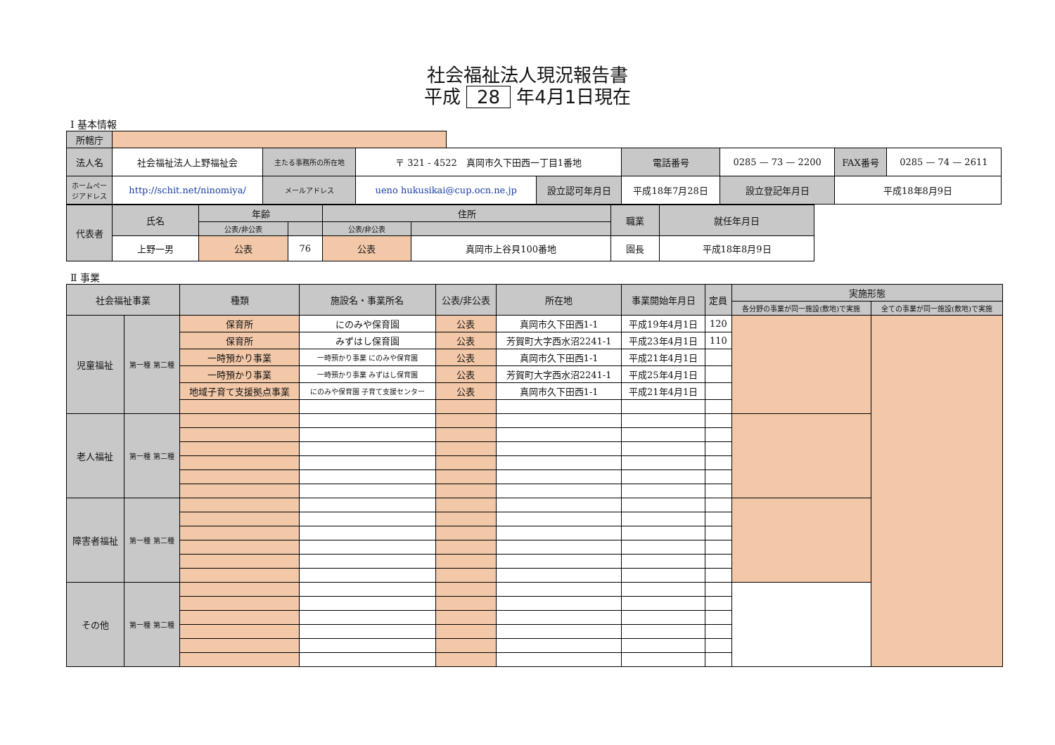社会福祉法人現況報告書
平成 28 年4月1日現在
Ⅰ 基本情報
| 所轄庁 | | | | | | | | | | |
| 法人名 | 社会福祉法人上野福祉会 | 主たる事務所の所在地 | 〒 321 - 4522 真岡市久下田西一丁目1番地 | | | 電話番号 | 0285 — 73 — 2200 | | FAX番号 | 0285 — 74 — 2611 |
| ホームページアドレス | http://schit.net/ninomiya/ | メールアドレス | ueno hukusikai@cup.ocn.ne.jp | | 設立認可年月日 | 平成18年7月28日 | | 設立登記年月日 | 平成18年8月9日 | |
| 代表者 | 氏名 | 年齢 | | 住所 | | 職業 | 就任年月日 |
| --- | --- | --- | --- | --- | --- | --- | --- |
| | | 公表/非公表 | | 公表/非公表 | | | |
| | 上野一男 | 公表 | 76 | 公表 | 真岡市上谷貝100番地 | 園長 | 平成18年8月9日 |
Ⅱ 事業
| 社会福祉事業 | | 種類 | 施設名・事業所名 | 公表/非公表 | 所在地 | 事業開始年月日 | 定員 | 実施形態 | |
| --- | --- | --- | --- | --- | --- | --- | --- | --- | --- |
| | | | | | | | | 各分野の事業が同一施設(敷地)で実施 | 全ての事業が同一施設(敷地)で実施 |
| 児童福祉 | 第一種 第二種 | 保育所 | にのみや保育園 | 公表 | 真岡市久下田西1-1 | 平成19年4月1日 | 120 | | |
| | | 保育所 | みずはし保育園 | 公表 | 芳賀町大字西水沼2241-1 | 平成23年4月1日 | 110 | | |
| | | 一時預かり事業 | 一時預かり事業 にのみや保育園 | 公表 | 真岡市久下田西1-1 | 平成21年4月1日 | | | |
| | | 一時預かり事業 | 一時預かり事業 みずはし保育園 | 公表 | 芳賀町大字西水沼2241-1 | 平成25年4月1日 | | | |
| | | 地域子育て支援拠点事業 | にのみや保育園 子育て支援センター | 公表 | 真岡市久下田西1-1 | 平成21年4月1日 | | | |
| 老人福祉 | 第一種 第二種 | | | | | | | | |
| 障害者福祉 | 第一種 第二種 | | | | | | | | |
| その他 | 第一種 第二種 | | | | | | | | |